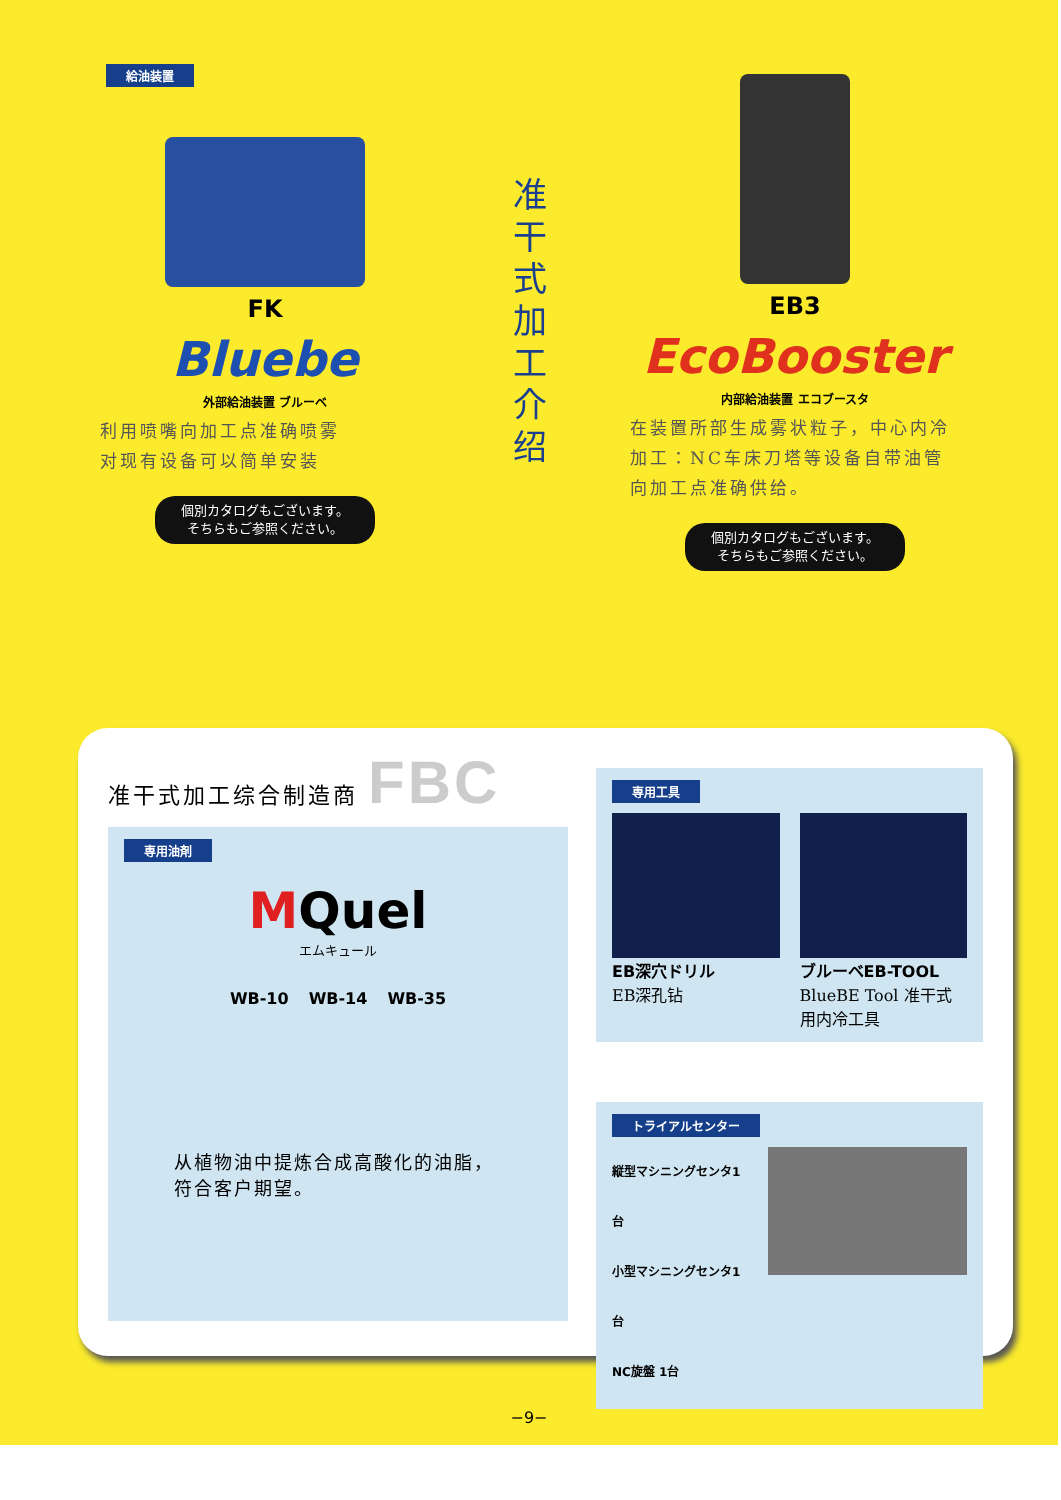給油装置
FK
Bluebe
外部給油装置 ブルーベ
利用喷嘴向加工点准确喷雾
对现有设备可以简单安装
個別カタログもございます。
そちらもご参照ください。
准
干
式
加
工
介
绍
EB3
EcoBooster
内部給油装置 エコブースタ
在装置所部生成雾状粒子，中心内冷加工：NC车床刀塔等设备自带油管向加工点准确供给。
個別カタログもございます。
そちらもご参照ください。
准干式加工综合制造商 FBC
専用油剤
MQuel
エムキュール
WB-10 WB-14 WB-35
从植物油中提炼合成高酸化的油脂，符合客户期望。
専用工具
EB深穴ドリル
EB深孔钻
ブルーベEB-TOOL
BlueBE Tool 准干式用内冷工具
トライアルセンター
縦型マシニングセンタ1台
小型マシニングセンタ1台
NC旋盤 1台
−9−